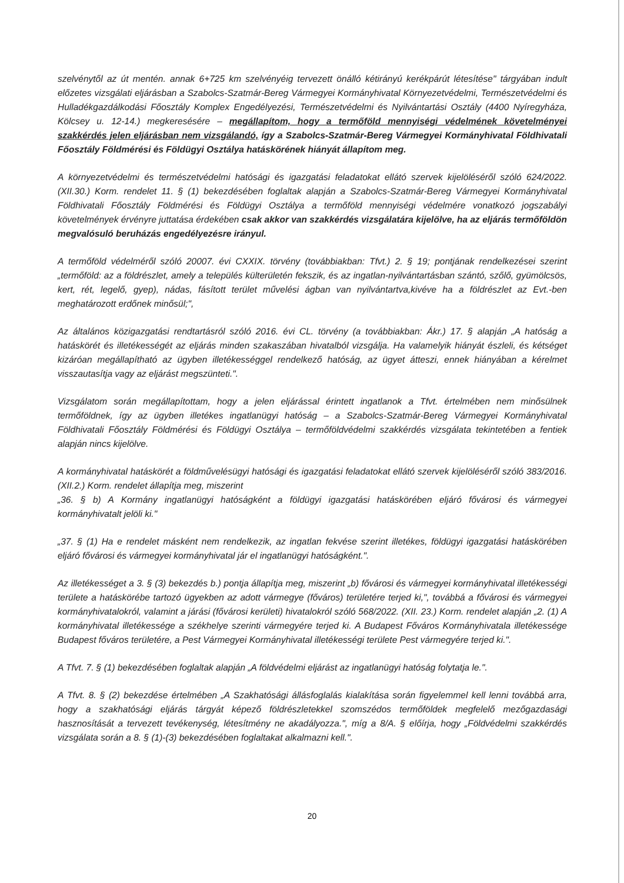szelvénytől az út mentén. annak 6+725 km szelvényéig tervezett önálló kétirányú kerékpárút létesítése" tárgyában indult előzetes vizsgálati eljárásban a Szabolcs-Szatmár-Bereg Vármegyei Kormányhivatal Környezetvédelmi, Természetvédelmi és Hulladékgazdálkodási Főosztály Komplex Engedélyezési, Természetvédelmi és Nyilvántartási Osztály (4400 Nyíregyháza, Kölcsey u. 12-14.) megkeresésére – megállapítom, hogy a termőföld mennyiségi védelmének követelményei szakkérdés jelen eljárásban nem vizsgálandó, így a Szabolcs-Szatmár-Bereg Vármegyei Kormányhivatal Földhivatali Főosztály Földmérési és Földügyi Osztálya hatáskörének hiányát állapítom meg.
A környezetvédelmi és természetvédelmi hatósági és igazgatási feladatokat ellátó szervek kijelöléséről szóló 624/2022. (XII.30.) Korm. rendelet 11. § (1) bekezdésében foglaltak alapján a Szabolcs-Szatmár-Bereg Vármegyei Kormányhivatal Földhivatali Főosztály Földmérési és Földügyi Osztálya a termőföld mennyiségi védelmére vonatkozó jogszabályi követelmények érvényre juttatása érdekében csak akkor van szakkérdés vizsgálatára kijelölve, ha az eljárás termőföldön megvalósuló beruházás engedélyezésre irányul.
A termőföld védelméről szóló 20007. évi CXXIX. törvény (továbbiakban: Tfvt.) 2. § 19; pontjának rendelkezései szerint „termőföld: az a földrészlet, amely a település külterületén fekszik, és az ingatlan-nyilvántartásban szántó, szőlő, gyümölcsös, kert, rét, legelő, gyep), nádas, fásított terület művelési ágban van nyilvántartva,kivéve ha a földrészlet az Evt.-ben meghatározott erdőnek minősül;",
Az általános közigazgatási rendtartásról szóló 2016. évi CL. törvény (a továbbiakban: Ákr.) 17. § alapján „A hatóság a hatáskörét és illetékességét az eljárás minden szakaszában hivatalból vizsgálja. Ha valamelyik hiányát észleli, és kétséget kizáróan megállapítható az ügyben illetékességgel rendelkező hatóság, az ügyet átteszi, ennek hiányában a kérelmet visszautasítja vagy az eljárást megszünteti.".
Vizsgálatom során megállapítottam, hogy a jelen eljárással érintett ingatlanok a Tfvt. értelmében nem minősülnek termőföldnek, így az ügyben illetékes ingatlanügyi hatóság – a Szabolcs-Szatmár-Bereg Vármegyei Kormányhivatal Földhivatali Főosztály Földmérési és Földügyi Osztálya – termőföldvédelmi szakkérdés vizsgálata tekintetében a fentiek alapján nincs kijelölve.
A kormányhivatal hatáskörét a földművelésügyi hatósági és igazgatási feladatokat ellátó szervek kijelöléséről szóló 383/2016. (XII.2.) Korm. rendelet állapítja meg, miszerint
„36. § b) A Kormány ingatlanügyi hatóságként a földügyi igazgatási hatáskörében eljáró fővárosi és vármegyei kormányhivatalt jelöli ki."
„37. § (1) Ha e rendelet másként nem rendelkezik, az ingatlan fekvése szerint illetékes, földügyi igazgatási hatáskörében eljáró fővárosi és vármegyei kormányhivatal jár el ingatlanügyi hatóságként.".
Az illetékességet a 3. § (3) bekezdés b.) pontja állapítja meg, miszerint „b) fővárosi és vármegyei kormányhivatal illetékességi területe a hatáskörébe tartozó ügyekben az adott vármegye (főváros) területére terjed ki,", továbbá a fővárosi és vármegyei kormányhivatalokról, valamint a járási (fővárosi kerületi) hivatalokról szóló 568/2022. (XII. 23.) Korm. rendelet alapján „2. (1) A kormányhivatal illetékessége a székhelye szerinti vármegyére terjed ki. A Budapest Főváros Kormányhivatala illetékessége Budapest főváros területére, a Pest Vármegyei Kormányhivatal illetékességi területe Pest vármegyére terjed ki.".
A Tfvt. 7. § (1) bekezdésében foglaltak alapján „A földvédelmi eljárást az ingatlanügyi hatóság folytatja le.".
A Tfvt. 8. § (2) bekezdése értelmében „A Szakhatósági állásfoglalás kialakítása során figyelemmel kell lenni továbbá arra, hogy a szakhatósági eljárás tárgyát képező földrészletekkel szomszédos termőföldek megfelelő mezőgazdasági hasznosítását a tervezett tevékenység, létesítmény ne akadályozza.", míg a 8/A. § előírja, hogy „Földvédelmi szakkérdés vizsgálata során a 8. § (1)-(3) bekezdésében foglaltakat alkalmazni kell.".
20